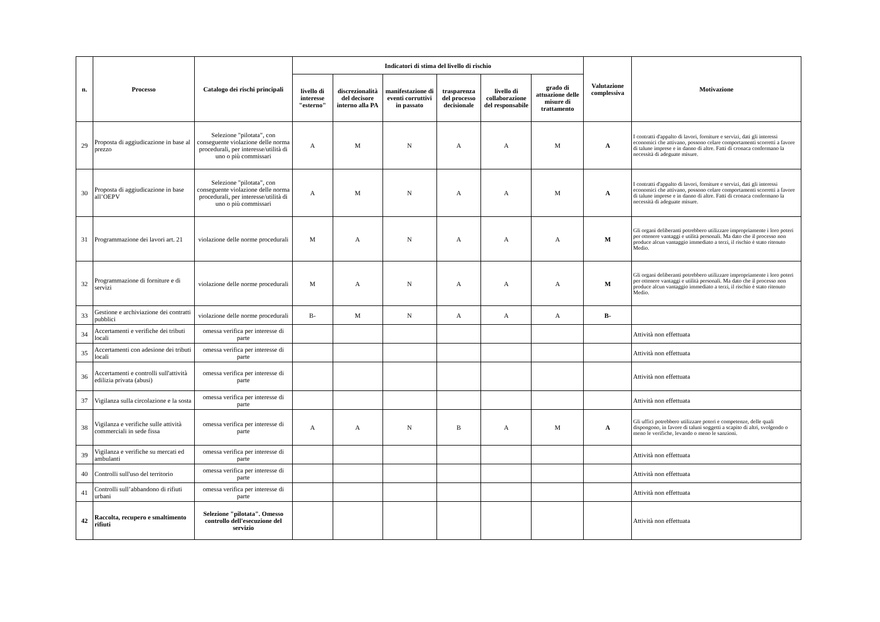| n. | Processo | Catalogo dei rischi principali | Indicatori di stima del livello di rischio | | | | | | Valutazione complessiva | Motivazione |
| --- | --- | --- | --- | --- | --- | --- | --- | --- | --- | --- |
| | | | livello di interesse "esterno" | discrezionalità del decisore interno alla PA | manifestazione di eventi corruttivi in passato | trasparenza del processo decisionale | livello di collaborazione del responsabile | grado di attuazione delle misure di trattamento | | |
| 29 | Proposta di aggiudicazione in base al prezzo | Selezione "pilotata", con conseguente violazione delle norma procedurali, per interesse/utilità di uno o più commissari | A | M | N | A | A | M | A | I contratti d'appalto di lavori, forniture e servizi, dati gli interessi economici che attivano, possono celare comportamenti scorretti a favore di talune imprese e in danno di altre. Fatti di cronaca confermano la necessità di adeguate misure. |
| 30 | Proposta di aggiudicazione in base all’OEPV | Selezione "pilotata", con conseguente violazione delle norma procedurali, per interesse/utilità di uno o più commissari | A | M | N | A | A | M | A | I contratti d'appalto di lavori, forniture e servizi, dati gli interessi economici che attivano, possono celare comportamenti scorretti a favore di talune imprese e in danno di altre. Fatti di cronaca confermano la necessità di adeguate misure. |
| 31 | Programmazione dei lavori art. 21 | violazione delle norme procedurali | M | A | N | A | A | A | M | Gli organi deliberanti potrebbero utilizzare impropriamente i loro poteri per ottenere vantaggi e utilità personali. Ma dato che il processo non produce alcun vantaggio immediato a terzi, il rischio è stato ritenuto Medio. |
| 32 | Programmazione di forniture e di servizi | violazione delle norme procedurali | M | A | N | A | A | A | M | Gli organi deliberanti potrebbero utilizzare impropriamente i loro poteri per ottenere vantaggi e utilità personali. Ma dato che il processo non produce alcun vantaggio immediato a terzi, il rischio è stato ritenuto Medio. |
| 33 | Gestione e archiviazione dei contratti pubblici | violazione delle norme procedurali | B- | M | N | A | A | A | B- | |
| 34 | Accertamenti e verifiche dei tributi locali | omessa verifica per interesse di parte | | | | | | | | Attività non effettuata |
| 35 | Accertamenti con adesione dei tributi locali | omessa verifica per interesse di parte | | | | | | | | Attività non effettuata |
| 36 | Accertamenti e controlli sull'attività edilizia privata (abusi) | omessa verifica per interesse di parte | | | | | | | | Attività non effettuata |
| 37 | Vigilanza sulla circolazione e la sosta | omessa verifica per interesse di parte | | | | | | | | Attività non effettuata |
| 38 | Vigilanza e verifiche sulle attività commerciali in sede fissa | omessa verifica per interesse di parte | A | A | N | B | A | M | A | Gli uffici potrebbero utilizzare poteri e competenze, delle quali dispongono, in favore di taluni soggetti a scapito di altri, svolgendo o meno le verifiche, levando o meno le sanzioni. |
| 39 | Vigilanza e verifiche su mercati ed ambulanti | omessa verifica per interesse di parte | | | | | | | | Attività non effettuata |
| 40 | Controlli sull'uso del territorio | omessa verifica per interesse di parte | | | | | | | | Attività non effettuata |
| 41 | Controlli sull’abbandono di rifiuti urbani | omessa verifica per interesse di parte | | | | | | | | Attività non effettuata |
| 42 | Raccolta, recupero e smaltimento rifiuti | Selezione "pilotata". Omesso controllo dell'esecuzione del servizio | | | | | | | | Attività non effettuata |